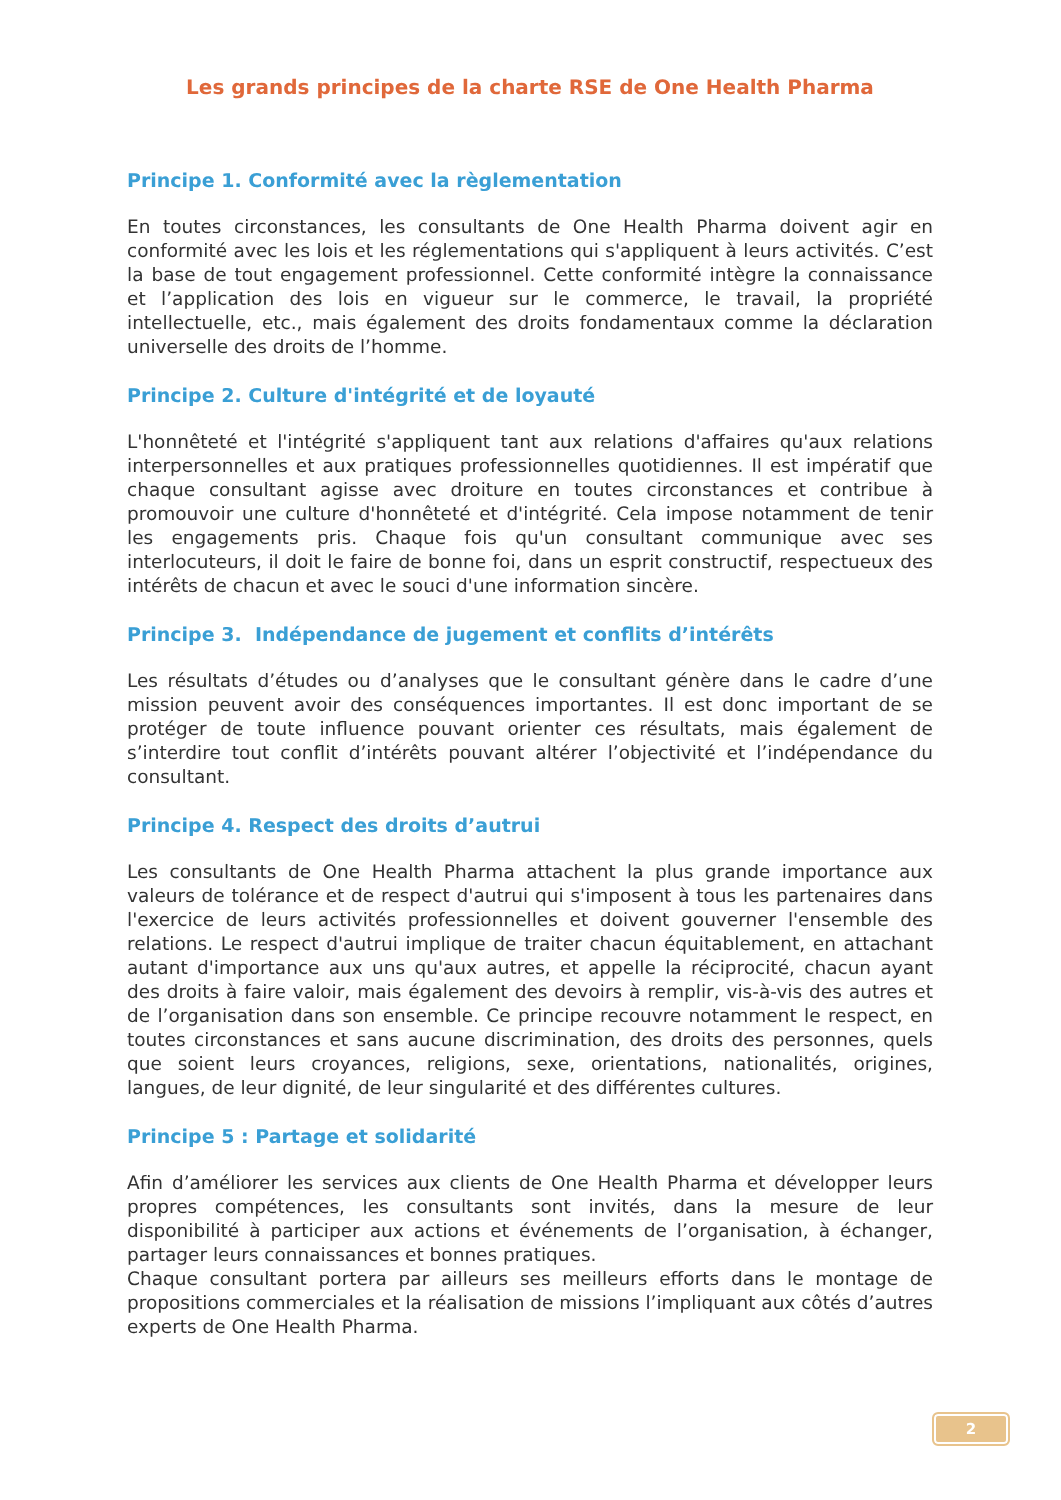Les grands principes de la charte RSE de One Health Pharma
Principe 1. Conformité avec la règlementation
En toutes circonstances, les consultants de One Health Pharma doivent agir en conformité avec les lois et les réglementations qui s'appliquent à leurs activités. C’est la base de tout engagement professionnel. Cette conformité intègre la connaissance et l’application des lois en vigueur sur le commerce, le travail, la propriété intellectuelle, etc., mais également des droits fondamentaux comme la déclaration universelle des droits de l’homme.
Principe 2. Culture d'intégrité et de loyauté
L'honnêteté et l'intégrité s'appliquent tant aux relations d'affaires qu'aux relations interpersonnelles et aux pratiques professionnelles quotidiennes. Il est impératif que chaque consultant agisse avec droiture en toutes circonstances et contribue à promouvoir une culture d'honnêteté et d'intégrité. Cela impose notamment de tenir les engagements pris. Chaque fois qu'un consultant communique avec ses interlocuteurs, il doit le faire de bonne foi, dans un esprit constructif, respectueux des intérêts de chacun et avec le souci d'une information sincère.
Principe 3. Indépendance de jugement et conflits d’intérêts
Les résultats d’études ou d’analyses que le consultant génère dans le cadre d’une mission peuvent avoir des conséquences importantes. Il est donc important de se protéger de toute influence pouvant orienter ces résultats, mais également de s’interdire tout conflit d’intérêts pouvant altérer l’objectivité et l’indépendance du consultant.
Principe 4. Respect des droits d’autrui
Les consultants de One Health Pharma attachent la plus grande importance aux valeurs de tolérance et de respect d'autrui qui s'imposent à tous les partenaires dans l'exercice de leurs activités professionnelles et doivent gouverner l'ensemble des relations. Le respect d'autrui implique de traiter chacun équitablement, en attachant autant d'importance aux uns qu'aux autres, et appelle la réciprocité, chacun ayant des droits à faire valoir, mais également des devoirs à remplir, vis-à-vis des autres et de l’organisation dans son ensemble. Ce principe recouvre notamment le respect, en toutes circonstances et sans aucune discrimination, des droits des personnes, quels que soient leurs croyances, religions, sexe, orientations, nationalités, origines, langues, de leur dignité, de leur singularité et des différentes cultures.
Principe 5 : Partage et solidarité
Afin d’améliorer les services aux clients de One Health Pharma et développer leurs propres compétences, les consultants sont invités, dans la mesure de leur disponibilité à participer aux actions et événements de l’organisation, à échanger, partager leurs connaissances et bonnes pratiques.
Chaque consultant portera par ailleurs ses meilleurs efforts dans le montage de propositions commerciales et la réalisation de missions l’impliquant aux côtés d’autres experts de One Health Pharma.
2